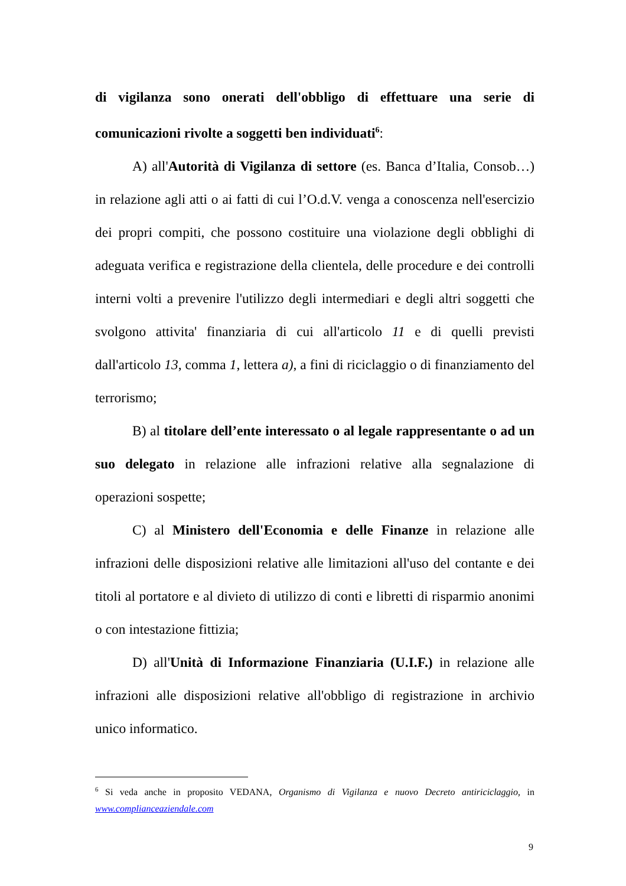di vigilanza sono onerati dell'obbligo di effettuare una serie di comunicazioni rivolte a soggetti ben individuati<sup>6</sup>:
A) all'Autorità di Vigilanza di settore (es. Banca d’Italia, Consob…) in relazione agli atti o ai fatti di cui l’O.d.V. venga a conoscenza nell'esercizio dei propri compiti, che possono costituire una violazione degli obblighi di adeguata verifica e registrazione della clientela, delle procedure e dei controlli interni volti a prevenire l'utilizzo degli intermediari e degli altri soggetti che svolgono attivita' finanziaria di cui all'articolo 11 e di quelli previsti dall'articolo 13, comma 1, lettera a), a fini di riciclaggio o di finanziamento del terrorismo;
B) al titolare dell’ente interessato o al legale rappresentante o ad un suo delegato in relazione alle infrazioni relative alla segnalazione di operazioni sospette;
C) al Ministero dell'Economia e delle Finanze in relazione alle infrazioni delle disposizioni relative alle limitazioni all'uso del contante e dei titoli al portatore e al divieto di utilizzo di conti e libretti di risparmio anonimi o con intestazione fittizia;
D) all'Unità di Informazione Finanziaria (U.I.F.) in relazione alle infrazioni alle disposizioni relative all'obbligo di registrazione in archivio unico informatico.
<sup>6</sup> Si veda anche in proposito VEDANA, Organismo di Vigilanza e nuovo Decreto antiriciclaggio, in www.complianceaziendale.com
9